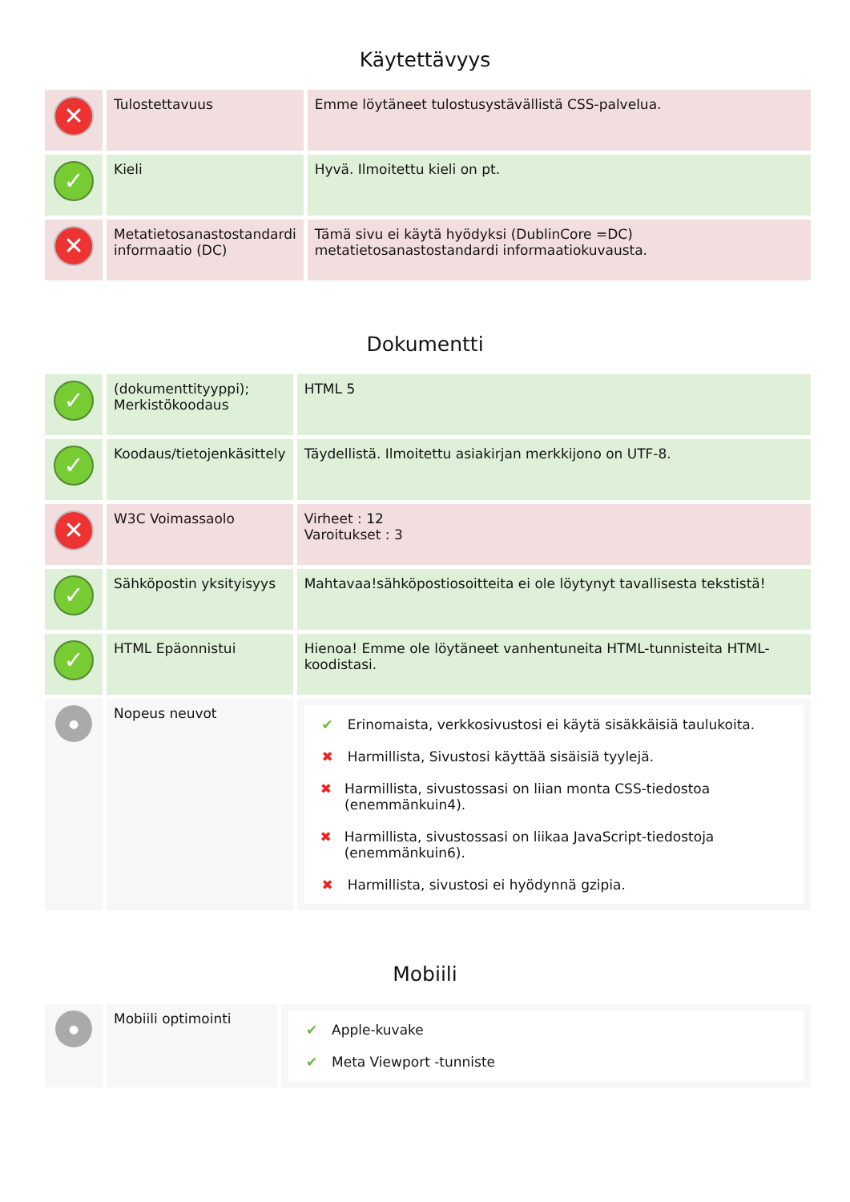Käytettävyys
| ✕ | Tulostettavuus | Emme löytäneet tulostusystävällistä CSS-palvelua. |
| ✓ | Kieli | Hyvä. Ilmoitettu kieli on pt. |
| ✕ | Metatietosanastostandardi informaatio (DC) | Tämä sivu ei käytä hyödyksi (DublinCore =DC) metatietosanastostandardi informaatiokuvausta. |
Dokumentti
| ✓ | (dokumenttityyppi); Merkistökoodaus | HTML 5 |
| ✓ | Koodaus/tietojenkäsittely | Täydellistä. Ilmoitettu asiakirjan merkkijono on UTF-8. |
| ✕ | W3C Voimassaolo | Virheet : 12 Varoitukset : 3 |
| ✓ | Sähköpostin yksityisyys | Mahtavaa!sähköpostiosoitteita ei ole löytynyt tavallisesta tekstistä! |
| ✓ | HTML Epäonnistui | Hienoa! Emme ole löytäneet vanhentuneita HTML-tunnisteita HTML-koodistasi. |
| ● | Nopeus neuvot | ✔ Erinomaista, verkkosivustosi ei käytä sisäkkäisiä taulukoita. ✖ Harmillista, Sivustosi käyttää sisäisiä tyylejä. ✖ Harmillista, sivustossasi on liian monta CSS-tiedostoa (enemmänkuin4). ✖ Harmillista, sivustossasi on liikaa JavaScript-tiedostoja (enemmänkuin6). ✖ Harmillista, sivustosi ei hyödynnä gzipia. |
Mobiili
| ● | Mobiili optimointi | ✔ Apple-kuvake ✔ Meta Viewport -tunniste |